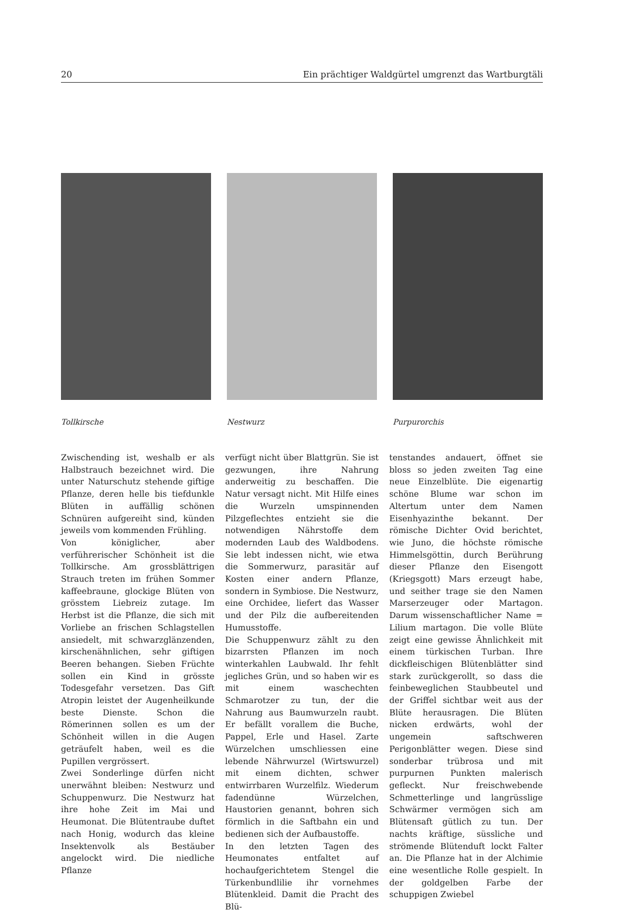20 Ein prächtiger Waldgürtel umgrenzt das Wartburgtäli
Tollkirsche Nestwurz Purpurorchis
Zwischending ist, weshalb er als Halbstrauch bezeichnet wird. Die unter Naturschutz stehende giftige Pflanze, deren helle bis tiefdunkle Blüten in auffällig schönen Schnüren aufgereiht sind, künden jeweils vom kommenden Frühling.
Von königlicher, aber verführerischer Schönheit ist die Tollkirsche. Am grossblättrigen Strauch treten im frühen Sommer kaffeebraune, glockige Blüten von grösstem Liebreiz zutage. Im Herbst ist die Pflanze, die sich mit Vorliebe an frischen Schlagstellen ansiedelt, mit schwarzglänzenden, kirschenähnlichen, sehr giftigen Beeren behangen. Sieben Früchte sollen ein Kind in grösste Todesgefahr versetzen. Das Gift Atropin leistet der Augenheilkunde beste Dienste. Schon die Römerinnen sollen es um der Schönheit willen in die Augen geträufelt haben, weil es die Pupillen vergrössert.
Zwei Sonderlinge dürfen nicht unerwähnt bleiben: Nestwurz und Schuppenwurz. Die Nestwurz hat ihre hohe Zeit im Mai und Heumonat. Die Blütentraube duftet nach Honig, wodurch das kleine Insektenvolk als Bestäuber angelockt wird. Die niedliche Pflanze
verfügt nicht über Blattgrün. Sie ist gezwungen, ihre Nahrung anderweitig zu beschaffen. Die Natur versagt nicht. Mit Hilfe eines die Wurzeln umspinnenden Pilzgeflechtes entzieht sie die notwendigen Nährstoffe dem modernden Laub des Waldbodens. Sie lebt indessen nicht, wie etwa die Sommerwurz, parasitär auf Kosten einer andern Pflanze, sondern in Symbiose. Die Nestwurz, eine Orchidee, liefert das Wasser und der Pilz die aufbereitenden Humusstoffe.
Die Schuppenwurz zählt zu den bizarrsten Pflanzen im noch winterkahlen Laubwald. Ihr fehlt jegliches Grün, und so haben wir es mit einem waschechten Schmarotzer zu tun, der die Nahrung aus Baumwurzeln raubt. Er befällt vorallem die Buche, Pappel, Erle und Hasel. Zarte Würzelchen umschliessen eine lebende Nährwurzel (Wirtswurzel) mit einem dichten, schwer entwirrbaren Wurzelfilz. Wiederum fadendünne Würzelchen, Haustorien genannt, bohren sich förmlich in die Saftbahn ein und bedienen sich der Aufbaustoffe.
In den letzten Tagen des Heumonates entfaltet auf hochaufgerichtetem Stengel die Türkenbundlilie ihr vornehmes Blütenkleid. Damit die Pracht des Blü-
tenstandes andauert, öffnet sie bloss so jeden zweiten Tag eine neue Einzelblüte. Die eigenartig schöne Blume war schon im Altertum unter dem Namen Eisenhyazinthe bekannt. Der römische Dichter Ovid berichtet, wie Juno, die höchste römische Himmelsgöttin, durch Berührung dieser Pflanze den Eisengott (Kriegsgott) Mars erzeugt habe, und seither trage sie den Namen Marserzeuger oder Martagon. Darum wissenschaftlicher Name = Lilium martagon. Die volle Blüte zeigt eine gewisse Ähnlichkeit mit einem türkischen Turban. Ihre dickfleischigen Blütenblätter sind stark zurückgerollt, so dass die feinbeweglichen Staubbeutel und der Griffel sichtbar weit aus der Blüte herausragen. Die Blüten nicken erdwärts, wohl der ungemein saftschweren Perigonblätter wegen. Diese sind sonderbar trübrosa und mit purpurnen Punkten malerisch gefleckt. Nur freischwebende Schmetterlinge und langrüsslige Schwärmer vermögen sich am Blütensaft gütlich zu tun. Der nachts kräftige, süssliche und strömende Blütenduft lockt Falter an. Die Pflanze hat in der Alchimie eine wesentliche Rolle gespielt. In der goldgelben Farbe der schuppigen Zwiebel